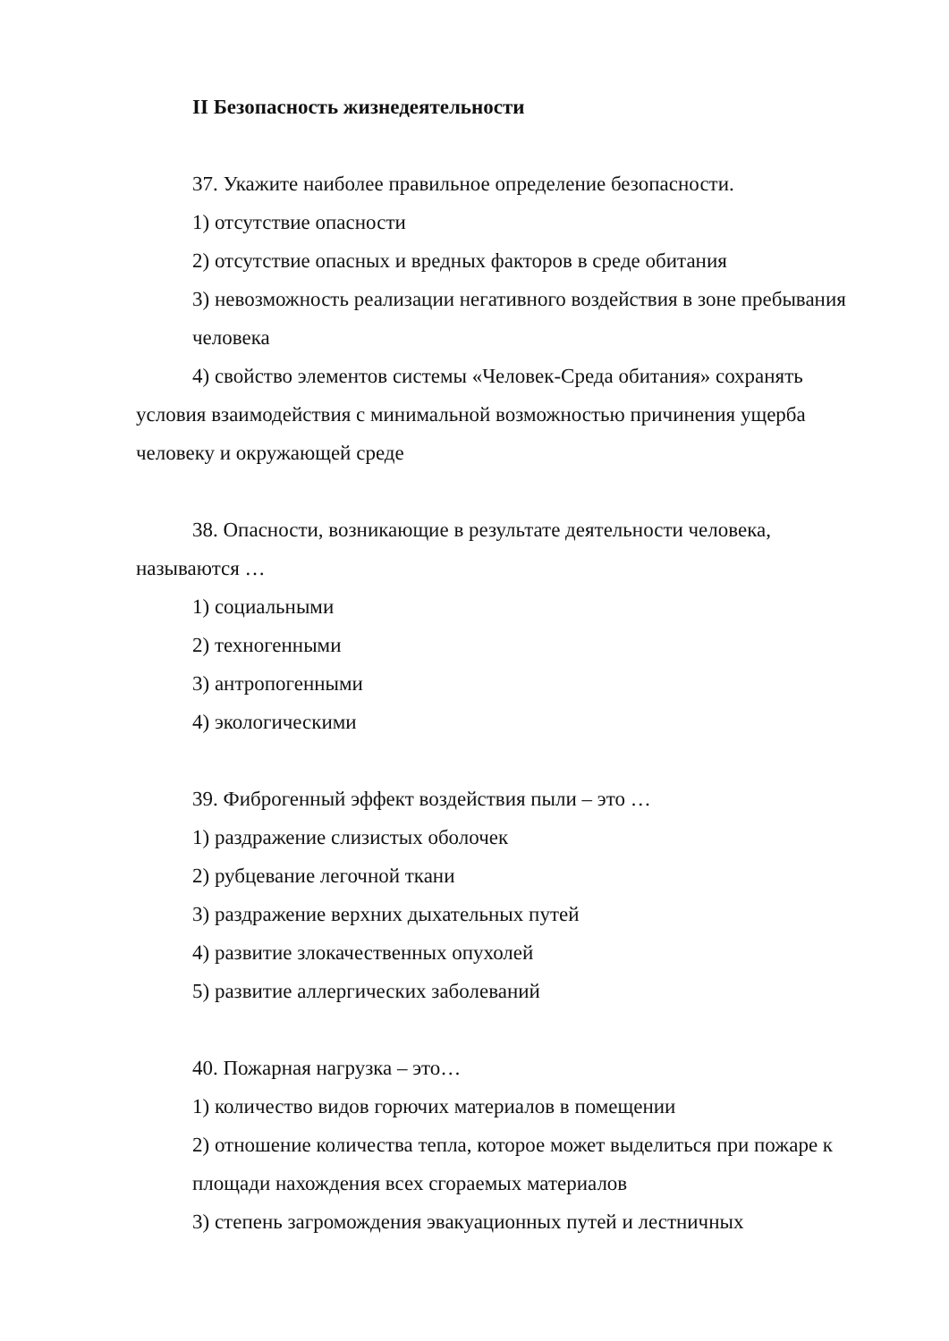II Безопасность жизнедеятельности
37. Укажите наиболее правильное определение безопасности.
1) отсутствие опасности
2) отсутствие опасных и вредных факторов в среде обитания
3) невозможность реализации негативного воздействия в зоне пребывания человека
4) свойство элементов системы «Человек-Среда обитания» сохранять условия взаимодействия с минимальной возможностью причинения ущерба человеку и окружающей среде
38. Опасности, возникающие в результате деятельности человека, называются …
1) социальными
2) техногенными
3) антропогенными
4) экологическими
39. Фиброгенный эффект воздействия пыли – это …
1) раздражение слизистых оболочек
2) рубцевание легочной ткани
3) раздражение верхних дыхательных путей
4) развитие злокачественных опухолей
5) развитие аллергических заболеваний
40. Пожарная нагрузка – это…
1) количество видов горючих материалов в помещении
2) отношение количества тепла, которое может выделиться при пожаре к площади нахождения всех сгораемых материалов
3) степень загромождения эвакуационных путей и лестничных